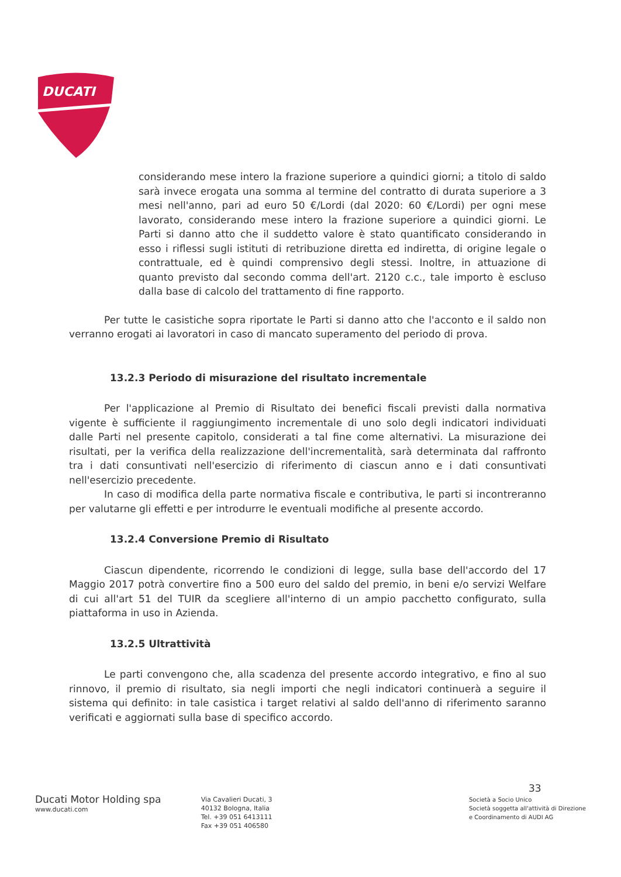DUCATI
considerando mese intero la frazione superiore a quindici giorni; a titolo di saldo sarà invece erogata una somma al termine del contratto di durata superiore a 3 mesi nell'anno, pari ad euro 50 €/Lordi (dal 2020: 60 €/Lordi) per ogni mese lavorato, considerando mese intero la frazione superiore a quindici giorni. Le Parti si danno atto che il suddetto valore è stato quantificato considerando in esso i riflessi sugli istituti di retribuzione diretta ed indiretta, di origine legale o contrattuale, ed è quindi comprensivo degli stessi. Inoltre, in attuazione di quanto previsto dal secondo comma dell'art. 2120 c.c., tale importo è escluso dalla base di calcolo del trattamento di fine rapporto.
Per tutte le casistiche sopra riportate le Parti si danno atto che l'acconto e il saldo non verranno erogati ai lavoratori in caso di mancato superamento del periodo di prova.
13.2.3 Periodo di misurazione del risultato incrementale
Per l'applicazione al Premio di Risultato dei benefici fiscali previsti dalla normativa vigente è sufficiente il raggiungimento incrementale di uno solo degli indicatori individuati dalle Parti nel presente capitolo, considerati a tal fine come alternativi. La misurazione dei risultati, per la verifica della realizzazione dell'incrementalità, sarà determinata dal raffronto tra i dati consuntivati nell'esercizio di riferimento di ciascun anno e i dati consuntivati nell'esercizio precedente.
In caso di modifica della parte normativa fiscale e contributiva, le parti si incontreranno per valutarne gli effetti e per introdurre le eventuali modifiche al presente accordo.
13.2.4 Conversione Premio di Risultato
Ciascun dipendente, ricorrendo le condizioni di legge, sulla base dell'accordo del 17 Maggio 2017 potrà convertire fino a 500 euro del saldo del premio, in beni e/o servizi Welfare di cui all'art 51 del TUIR da scegliere all'interno di un ampio pacchetto configurato, sulla piattaforma in uso in Azienda.
13.2.5 Ultrattività
Le parti convengono che, alla scadenza del presente accordo integrativo, e fino al suo rinnovo, il premio di risultato, sia negli importi che negli indicatori continuerà a seguire il sistema qui definito: in tale casistica i target relativi al saldo dell'anno di riferimento saranno verificati e aggiornati sulla base di specifico accordo.
33
Ducati Motor Holding spa
www.ducati.com
Via Cavalieri Ducati, 3
40132 Bologna, Italia
Tel. +39 051 6413111
Fax +39 051 406580
Società a Socio Unico
Società soggetta all'attività di Direzione
e Coordinamento di AUDI AG